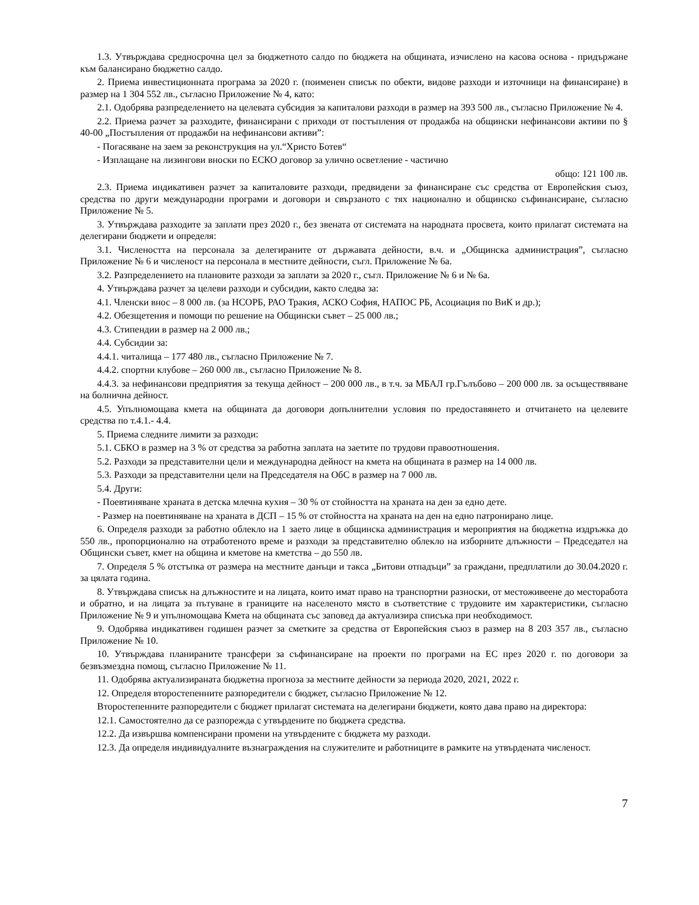1.3. Утвърждава средносрочна цел за бюджетното салдо по бюджета на общината, изчислено на касова основа - придържане към балансирано бюджетно салдо.
2. Приема инвестиционната програма за 2020 г. (поименен списък по обекти, видове разходи и източници на финансиране) в размер на 1 304 552 лв., съгласно Приложение № 4, като:
2.1. Одобрява разпределението на целевата субсидия за капиталови разходи в размер на 393 500 лв., съгласно Приложение № 4.
2.2. Приема разчет за разходите, финансирани с приходи от постъпления от продажба на общински нефинансови активи по § 40-00 „Постъпления от продажби на нефинансови активи”:
- Погасяване на заем за реконструкция на ул.“Христо Ботев“
- Изплащане на лизингови вноски по ЕСКО договор за улично осветление - частично
общо: 121 100 лв.
2.3. Приема индикативен разчет за капиталовите разходи, предвидени за финансиране със средства от Европейския съюз, средства по други международни програми и договори и свързаното с тях национално и общинско съфинансиране, съгласно Приложение № 5.
3. Утвърждава разходите за заплати през 2020 г., без звената от системата на народната просвета, които прилагат системата на делегирани бюджети и определя:
3.1. Числеността на персонала за делегираните от държавата дейности, в.ч. и „Общинска администрация”, съгласно Приложение № 6 и численост на персонала в местните дейности, съгл. Приложение № 6а.
3.2. Разпределението на плановите разходи за заплати за 2020 г., съгл. Приложение № 6 и № 6а.
4. Утвърждава разчет за целеви разходи и субсидии, както следва за:
4.1. Членски внос – 8 000 лв. (за НСОРБ, РАО Тракия, АСКО София, НАПОС РБ, Асоциация по ВиК и др.);
4.2. Обезщетения и помощи по решение на Общински съвет – 25 000 лв.;
4.3. Стипендии в размер на 2 000 лв.;
4.4. Субсидии за:
4.4.1. читалища – 177 480 лв., съгласно Приложение № 7.
4.4.2. спортни клубове – 260 000 лв., съгласно Приложение № 8.
4.4.3. за нефинансови предприятия за текуща дейност – 200 000 лв., в т.ч. за МБАЛ гр.Гълъбово – 200 000 лв. за осъществяване на болнична дейност.
4.5. Упълномощава кмета на общината да договори допълнителни условия по предоставянето и отчитането на целевите средства по т.4.1.- 4.4.
5. Приема следните лимити за разходи:
5.1. СБКО в размер на 3 % от средства за работна заплата на заетите по трудови правоотношения.
5.2. Разходи за представителни цели и международна дейност на кмета на общината в размер на 14 000 лв.
5.3. Разходи за представителни цели на Председателя на ОбС в размер на 7 000 лв.
5.4. Други:
- Поевтиняване храната в детска млечна кухня – 30 % от стойността на храната на ден за едно дете.
- Размер на поевтиняване на храната в ДСП – 15 % от стойността на храната на ден на едно патронирано лице.
6. Определя разходи за работно облекло на 1 заето лице в общинска администрация и мероприятия на бюджетна издръжка до 550 лв., пропорционално на отработеното време и разходи за представително облекло на изборните длъжности – Председател на Общински съвет, кмет на община и кметове на кметства – до 550 лв.
7. Определя 5 % отстъпка от размера на местните данъци и такса „Битови отпадъци” за граждани, предплатили до 30.04.2020 г. за цялата година.
8. Утвърждава списък на длъжностите и на лицата, които имат право на транспортни разноски, от местоживеене до месторабота и обратно, и на лицата за пътуване в границите на населеното място в съответствие с трудовите им характеристики, съгласно Приложение № 9 и упълномощава Кмета на общината със заповед да актуализира списъка при необходимост.
9. Одобрява индикативен годишен разчет за сметките за средства от Европейския съюз в размер на 8 203 357 лв., съгласно Приложение № 10.
10. Утвърждава планираните трансфери за съфинансиране на проекти по програми на ЕС през 2020 г. по договори за безвъзмездна помощ, съгласно Приложение № 11.
11. Одобрява актуализираната бюджетна прогноза за местните дейности за периода 2020, 2021, 2022 г.
12. Определя второстепенните разпоредители с бюджет, съгласно Приложение № 12.
Второстепенните разпоредители с бюджет прилагат системата на делегирани бюджети, която дава право на директора:
12.1. Самостоятелно да се разпорежда с утвърдените по бюджета средства.
12.2. Да извършва компенсирани промени на утвърдените с бюджета му разходи.
12.3. Да определя индивидуалните възнаграждения на служителите и работниците в рамките на утвърдената численост.
7